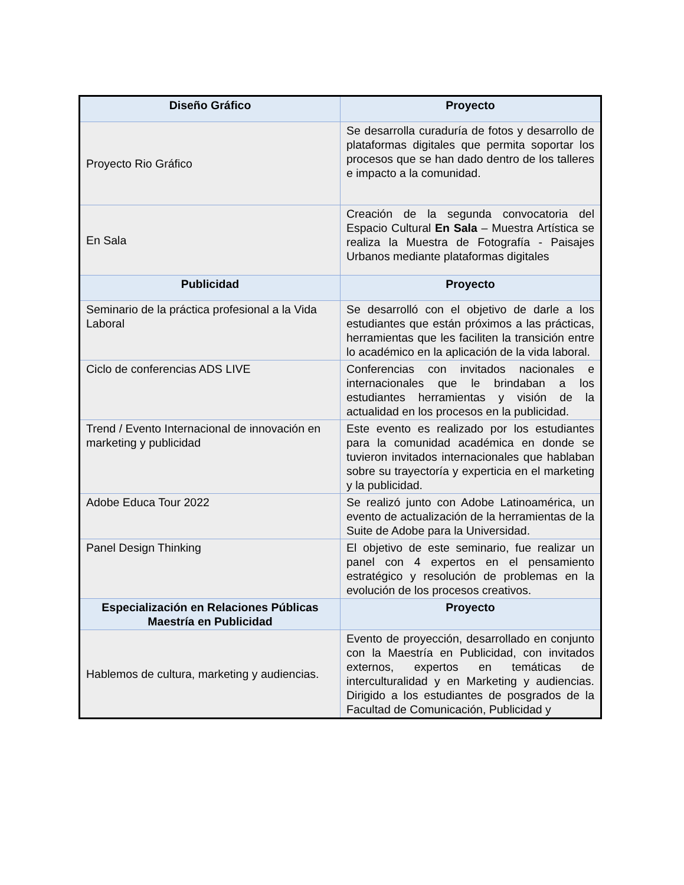| Diseño Gráfico | Proyecto |
| --- | --- |
| Proyecto Rio Gráfico | Se desarrolla curaduría de fotos y desarrollo de plataformas digitales que permita soportar los procesos que se han dado dentro de los talleres e impacto a la comunidad. |
| En Sala | Creación de la segunda convocatoria del Espacio Cultural En Sala – Muestra Artística se realiza la Muestra de Fotografía - Paisajes Urbanos mediante plataformas digitales |
| Publicidad | Proyecto |
| Seminario de la práctica profesional a la Vida Laboral | Se desarrolló con el objetivo de darle a los estudiantes que están próximos a las prácticas, herramientas que les faciliten la transición entre lo académico en la aplicación de la vida laboral. |
| Ciclo de conferencias ADS LIVE | Conferencias con invitados nacionales e internacionales que le brindaban a los estudiantes herramientas y visión de la actualidad en los procesos en la publicidad. |
| Trend / Evento Internacional de innovación en marketing y publicidad | Este evento es realizado por los estudiantes para la comunidad académica en donde se tuvieron invitados internacionales que hablaban sobre su trayectoría y experticia en el marketing y la publicidad. |
| Adobe Educa Tour 2022 | Se realizó junto con Adobe Latinoamérica, un evento de actualización de la herramientas de la Suite de Adobe para la Universidad. |
| Panel Design Thinking | El objetivo de este seminario, fue realizar un panel con 4 expertos en el pensamiento estratégico y resolución de problemas en la evolución de los procesos creativos. |
| Especialización en Relaciones Públicas Maestría en Publicidad | Proyecto |
| Hablemos de cultura, marketing y audiencias. | Evento de proyección, desarrollado en conjunto con la Maestría en Publicidad, con invitados externos, expertos en temáticas de interculturalidad y en Marketing y audiencias. Dirigido a los estudiantes de posgrados de la Facultad de Comunicación, Publicidad y |